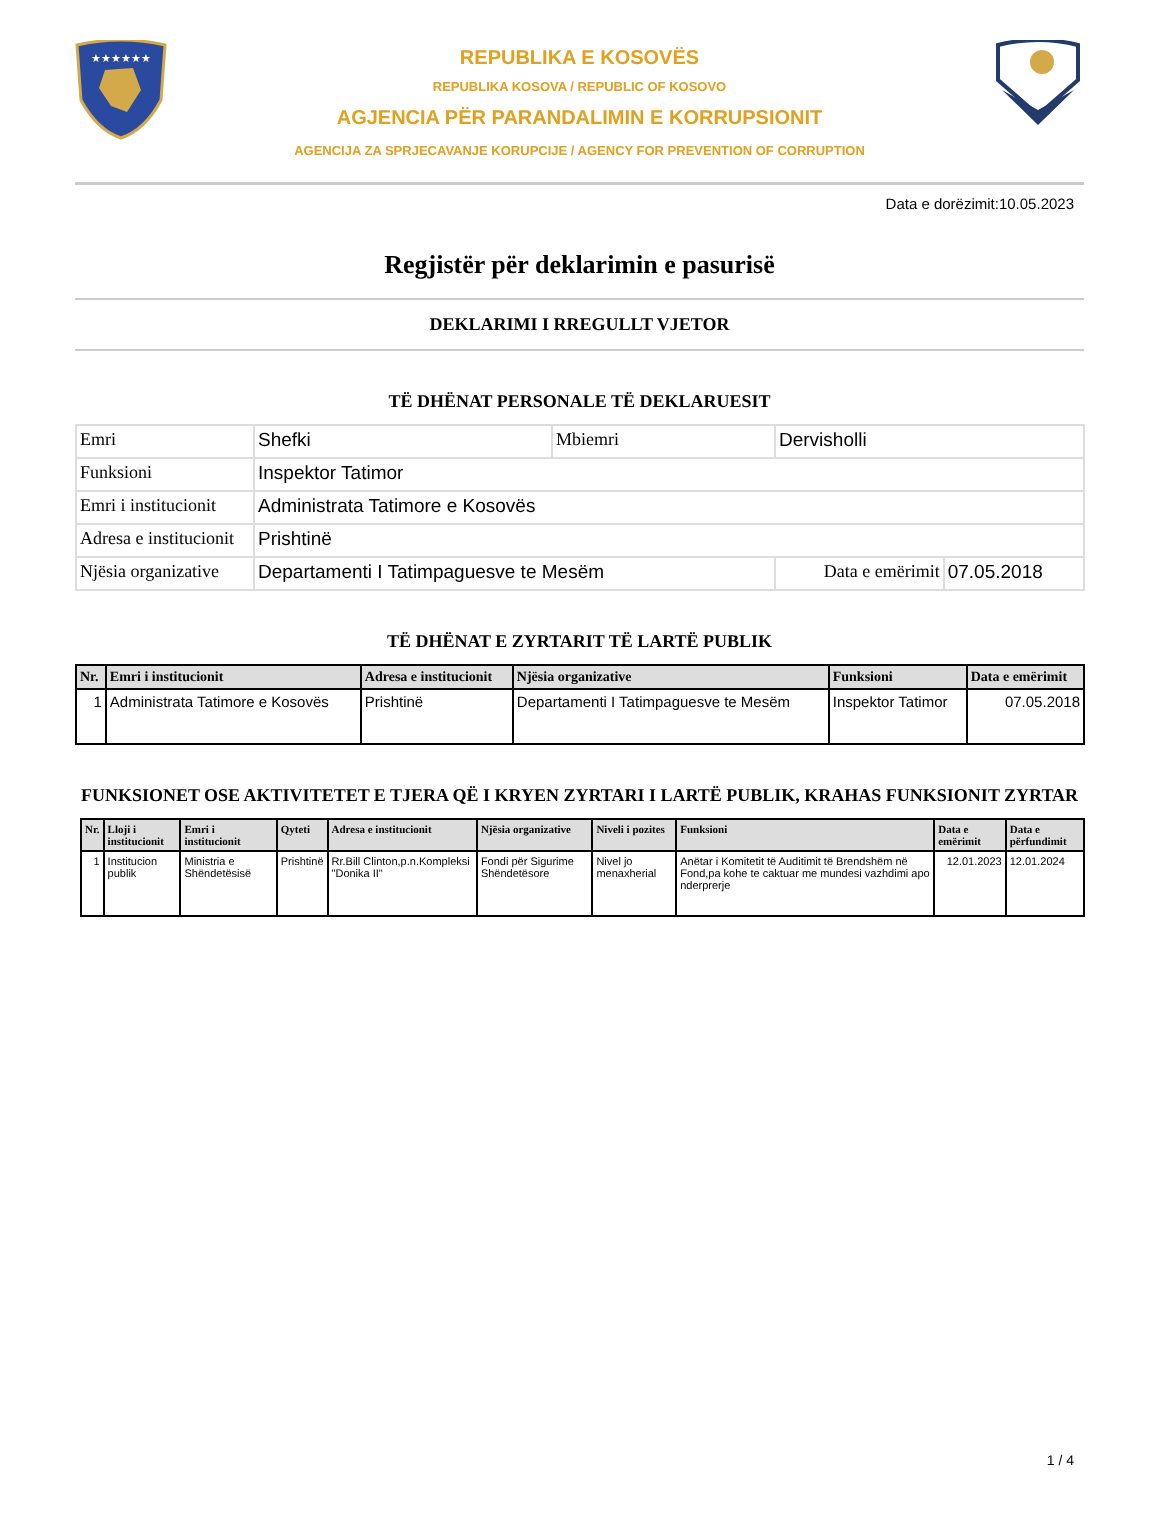★★★★★★
REPUBLIKA E KOSOVËS
REPUBLIKA KOSOVA / REPUBLIC OF KOSOVO
AGJENCIA PËR PARANDALIMIN E KORRUPSIONIT
AGENCIJA ZA SPRJECAVANJE KORUPCIJE / AGENCY FOR PREVENTION OF CORRUPTION
Data e dorëzimit:10.05.2023
Regjistër për deklarimin e pasurisë
DEKLARIMI I RREGULLT VJETOR
TË DHËNAT PERSONALE TË DEKLARUESIT
| Emri | Shefki | Mbiemri | Dervisholli | |
| Funksioni | Inspektor Tatimor | | | |
| Emri i institucionit | Administrata Tatimore e Kosovës | | | |
| Adresa e institucionit | Prishtinë | | | |
| Njësia organizative | Departamenti I Tatimpaguesve te Mesëm | | Data e emërimit | 07.05.2018 |
TË DHËNAT E ZYRTARIT TË LARTË PUBLIK
| Nr. | Emri i institucionit | Adresa e institucionit | Njësia organizative | Funksioni | Data e emërimit |
| --- | --- | --- | --- | --- | --- |
| 1 | Administrata Tatimore e Kosovës | Prishtinë | Departamenti I Tatimpaguesve te Mesëm | Inspektor Tatimor | 07.05.2018 |
FUNKSIONET OSE AKTIVITETET E TJERA QË I KRYEN ZYRTARI I LARTË PUBLIK, KRAHAS FUNKSIONIT ZYRTAR
| Nr. | Lloji i institucionit | Emri i institucionit | Qyteti | Adresa e institucionit | Njësia organizative | Niveli i pozites | Funksioni | Data e emërimit | Data e përfundimit |
| --- | --- | --- | --- | --- | --- | --- | --- | --- | --- |
| 1 | Institucion publik | Ministria e Shëndetësisë | Prishtinë | Rr.Bill Clinton,p.n.Kompleksi "Donika II" | Fondi për Sigurime Shëndetësore | Nivel jo menaxherial | Anëtar i Komitetit të Auditimit të Brendshëm në Fond,pa kohe te caktuar me mundesi vazhdimi apo nderprerje | 12.01.2023 | 12.01.2024 |
1 / 4